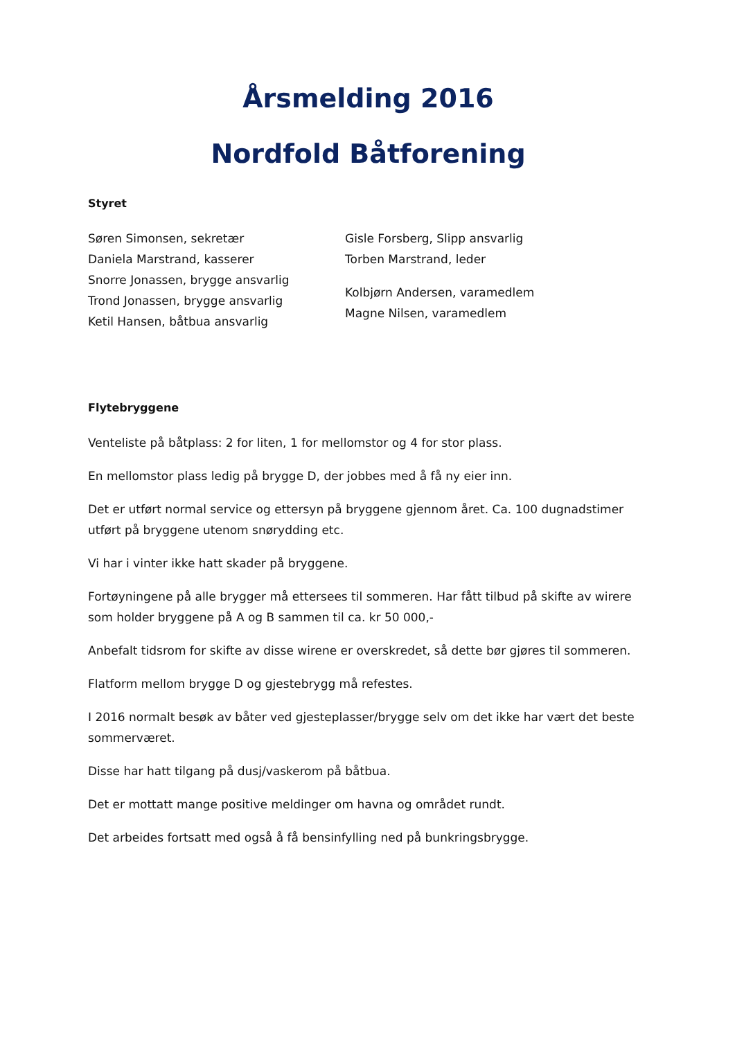Årsmelding 2016
Nordfold Båtforening
Styret
Søren Simonsen, sekretær
Daniela Marstrand, kasserer
Snorre Jonassen, brygge ansvarlig
Trond Jonassen, brygge ansvarlig
Ketil Hansen, båtbua ansvarlig
Gisle Forsberg, Slipp ansvarlig
Torben Marstrand, leder
Kolbjørn Andersen, varamedlem
Magne Nilsen, varamedlem
Flytebryggene
Venteliste på båtplass: 2 for liten, 1 for mellomstor og 4 for stor plass.
En mellomstor plass ledig på brygge D, der jobbes med å få ny eier inn.
Det er utført normal service og ettersyn på bryggene gjennom året. Ca. 100 dugnadstimer utført på bryggene utenom snørydding etc.
Vi har i vinter ikke hatt skader på bryggene.
Fortøyningene på alle brygger må ettersees til sommeren. Har fått tilbud på skifte av wirere som holder bryggene på A og B sammen til ca. kr 50 000,-
Anbefalt tidsrom for skifte av disse wirene er overskredet, så dette bør gjøres til sommeren.
Flatform mellom brygge D og gjestebrygg må refestes.
I 2016 normalt besøk av båter ved gjesteplasser/brygge selv om det ikke har vært det beste sommerværet.
Disse har hatt tilgang på dusj/vaskerom på båtbua.
Det er mottatt mange positive meldinger om havna og området rundt.
Det arbeides fortsatt med også å få bensinfylling ned på bunkringsbrygge.